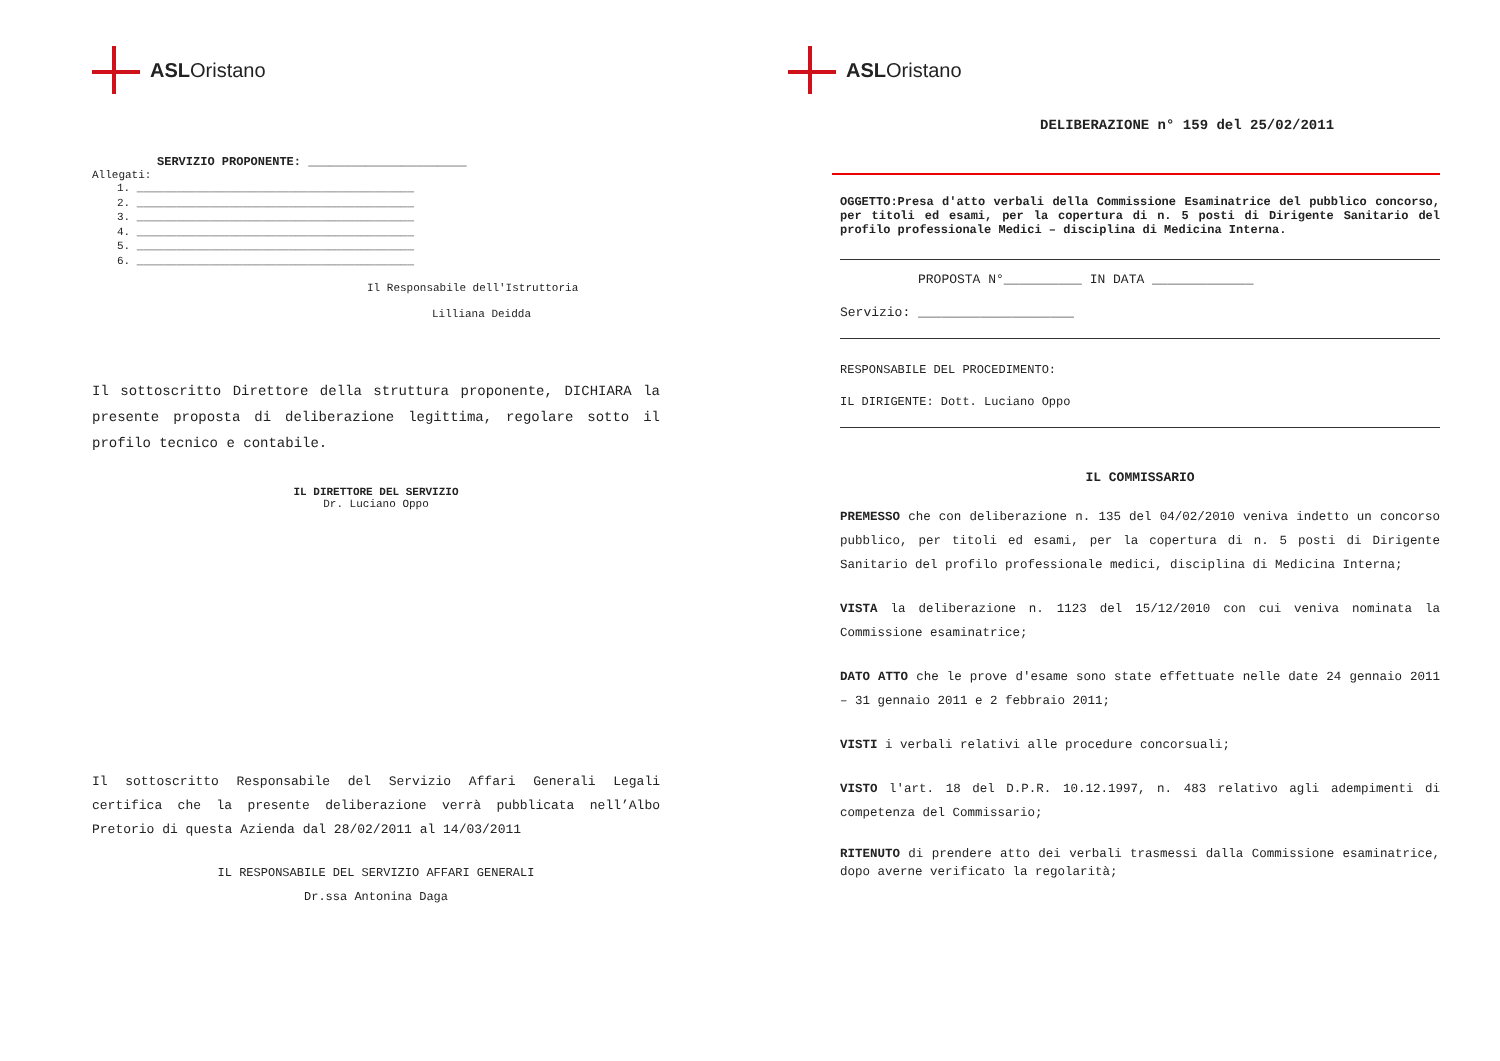ASLOristano
SERVIZIO PROPONENTE: ______________________
Allegati:
1. __________________________________________
2. __________________________________________
3. __________________________________________
4. __________________________________________
5. __________________________________________
6. __________________________________________
Il Responsabile dell'Istruttoria
Lilliana Deidda
Il sottoscritto Direttore della struttura proponente, DICHIARA la presente proposta di deliberazione legittima, regolare sotto il profilo tecnico e contabile.
IL DIRETTORE DEL SERVIZIO
Dr. Luciano Oppo
Il sottoscritto Responsabile del Servizio Affari Generali Legali certifica che la presente deliberazione verrà pubblicata nell’Albo Pretorio di questa Azienda dal 28/02/2011 al 14/03/2011
IL RESPONSABILE DEL SERVIZIO AFFARI GENERALI
Dr.ssa Antonina Daga
ASLOristano
DELIBERAZIONE n° 159 del 25/02/2011
OGGETTO:Presa d'atto verbali della Commissione Esaminatrice del pubblico concorso, per titoli ed esami, per la copertura di n. 5 posti di Dirigente Sanitario del profilo professionale Medici – disciplina di Medicina Interna.
PROPOSTA N°__________ IN DATA _____________
Servizio: ____________________
RESPONSABILE DEL PROCEDIMENTO:
IL DIRIGENTE: Dott. Luciano Oppo
IL COMMISSARIO
PREMESSO che con deliberazione n. 135 del 04/02/2010 veniva indetto un concorso pubblico, per titoli ed esami, per la copertura di n. 5 posti di Dirigente Sanitario del profilo professionale medici, disciplina di Medicina Interna;
VISTA la deliberazione n. 1123 del 15/12/2010 con cui veniva nominata la Commissione esaminatrice;
DATO ATTO che le prove d'esame sono state effettuate nelle date 24 gennaio 2011 – 31 gennaio 2011 e 2 febbraio 2011;
VISTI i verbali relativi alle procedure concorsuali;
VISTO l'art. 18 del D.P.R. 10.12.1997, n. 483 relativo agli adempimenti di competenza del Commissario;
RITENUTO di prendere atto dei verbali trasmessi dalla Commissione esaminatrice, dopo averne verificato la regolarità;